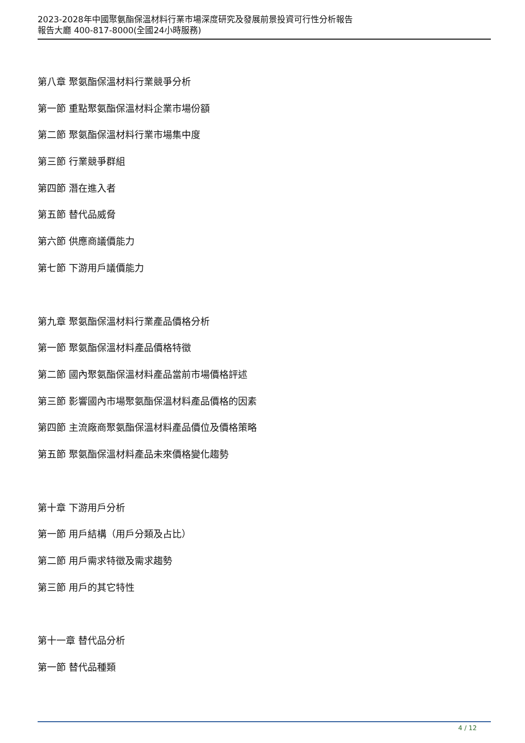2023-2028年中國聚氨酯保溫材料行業市場深度研究及發展前景投資可行性分析報告
報告大廳 400-817-8000(全國24小時服務)
第八章 聚氨酯保溫材料行業競爭分析
第一節 重點聚氨酯保溫材料企業市場份額
第二節 聚氨酯保溫材料行業市場集中度
第三節 行業競爭群組
第四節 潛在進入者
第五節 替代品威脅
第六節 供應商議價能力
第七節 下游用戶議價能力
第九章 聚氨酯保溫材料行業產品價格分析
第一節 聚氨酯保溫材料產品價格特徵
第二節 國內聚氨酯保溫材料產品當前市場價格評述
第三節 影響國內市場聚氨酯保溫材料產品價格的因素
第四節 主流廠商聚氨酯保溫材料產品價位及價格策略
第五節 聚氨酯保溫材料產品未來價格變化趨勢
第十章 下游用戶分析
第一節 用戶結構（用戶分類及占比）
第二節 用戶需求特徵及需求趨勢
第三節 用戶的其它特性
第十一章 替代品分析
第一節 替代品種類
4 / 12